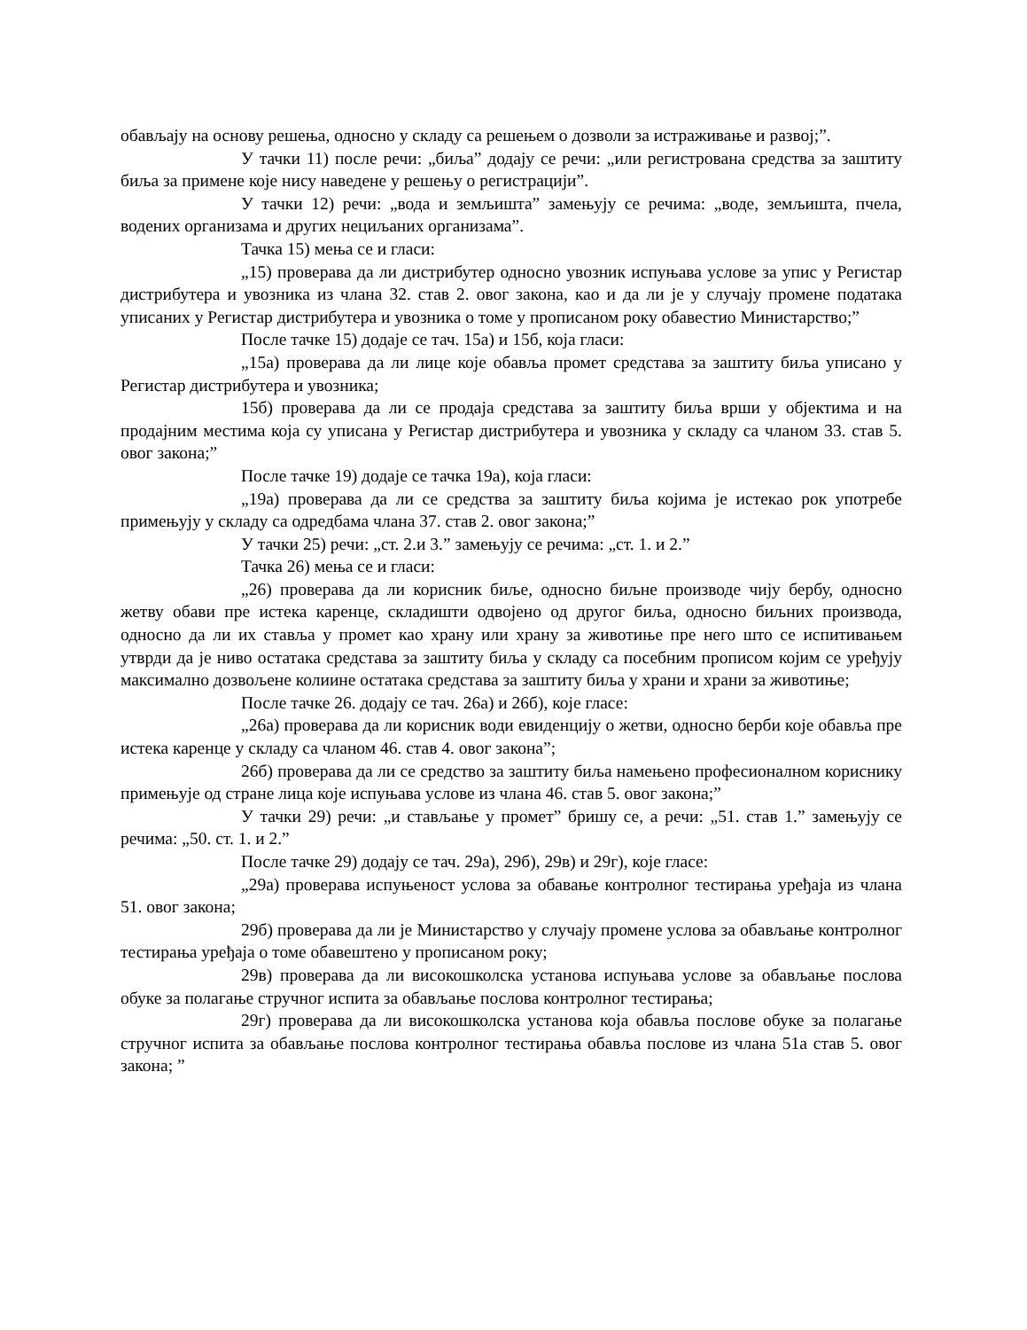обављају на основу решења, односно у складу са решењем о дозволи за истраживање и развој;”.
У тачки 11) после речи: „биља” додају се речи: „или регистрована средства за заштиту биља за примене које нису наведене у решењу о регистрацији”.
У тачки 12) речи: „вода и земљишта” замењују се речима: „воде, земљишта, пчела, водених организама и других нециљаних организама”.
Тачка 15) мења се и гласи:
„15) проверава да ли дистрибутер односно увозник испуњава услове за упис у Регистар дистрибутера и увозника из члана 32. став 2. овог закона, као и да ли је у случају промене података уписаних у Регистар дистрибутера и увозника о томе у прописаном року обавестио Министарство;”
После тачке 15) додаје се тач. 15а) и 15б, која гласи:
„15а) проверава да ли лице које обавља промет средстава за заштиту биља уписано у Регистар дистрибутера и увозника;
15б) проверава да ли се продаја средстава за заштиту биља врши у објектима и на продајним местима која су уписана у Регистар дистрибутера и увозника у складу са чланом 33. став 5. овог закона;”
После тачке 19) додаје се тачка 19а), која гласи:
„19а) проверава да ли се средства за заштиту биља којима је истекао рок употребе примењују у складу са одредбама члана 37. став 2. овог закона;”
У тачки 25) речи: „ст. 2.и 3.” замењују се речима: „ст. 1. и 2.”
Тачка 26) мења се и гласи:
„26) проверава да ли корисник биље, односно биљне производе чију бербу, односно жетву обави пре истека каренце, складишти одвојено од другог биља, односно биљних производа, односно да ли их ставља у промет као храну или храну за животиње пре него што се испитивањем утврди да је ниво остатака средстава за заштиту биља у складу са посебним прописом којим се уређују максимално дозвољене колиине остатака средстава за заштиту биља у храни и храни за животиње;
После тачке 26. додају се тач. 26а) и 26б), које гласе:
„26а) проверава да ли корисник води евиденцију о жетви, односно берби које обавља пре истека каренце у складу са чланом 46. став 4. овог закона”;
26б) проверава да ли се средство за заштиту биља намењено професионалном кориснику примењује од стране лица које испуњава услове из члана 46. став 5. овог закона;”
У тачки 29) речи: „и стављање у промет” бришу се, а речи: „51. став 1.” замењују се речима: „50. ст. 1. и 2.”
После тачке 29) додају се тач. 29а), 29б), 29в) и 29г), које гласе:
„29а) проверава испуњеност услова за обавање контролног тестирања уређаја из члана 51. овог закона;
29б) проверава да ли је Министарство у случају промене услова за обављање контролног тестирања уређаја о томе обавештено у прописаном року;
29в) проверава да ли високошколска установа испуњава услове за обављање послова обуке за полагање стручног испита за обављање послова контролног тестирања;
29г) проверава да ли високошколска установа која обавља послове обуке за полагање стручног испита за обављање послова контролног тестирања обавља послове из члана 51а став 5. овог закона; ”